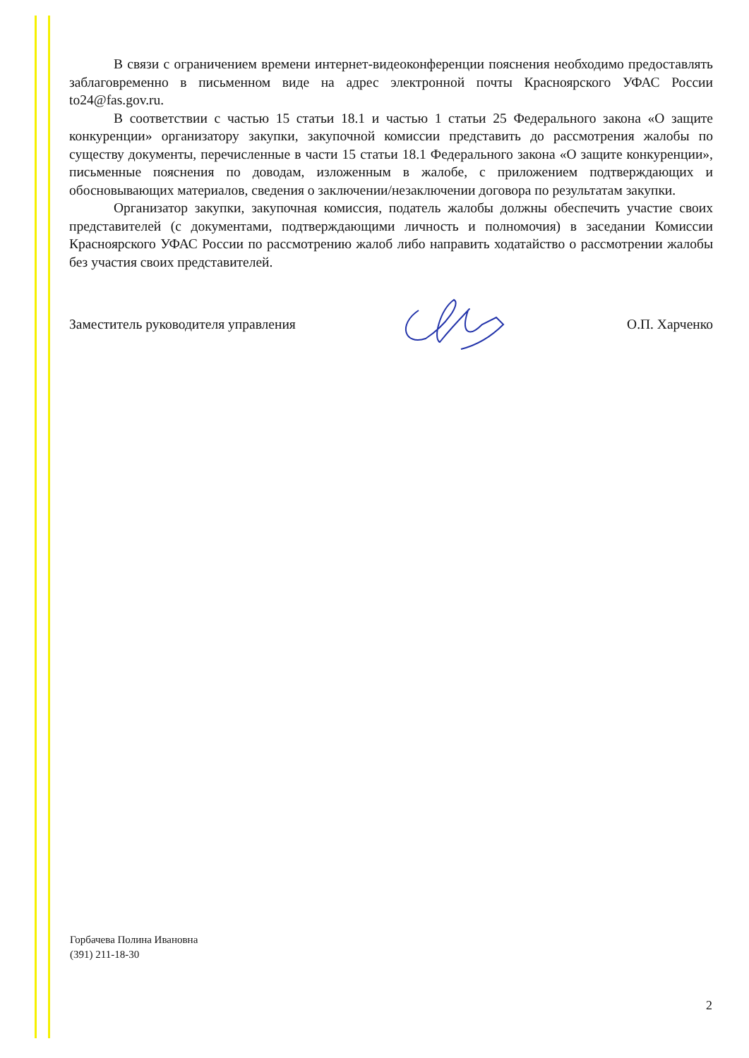В связи с ограничением времени интернет-видеоконференции пояснения необходимо предоставлять заблаговременно в письменном виде на адрес электронной почты Красноярского УФАС России to24@fas.gov.ru.
В соответствии с частью 15 статьи 18.1 и частью 1 статьи 25 Федерального закона «О защите конкуренции» организатору закупки, закупочной комиссии представить до рассмотрения жалобы по существу документы, перечисленные в части 15 статьи 18.1 Федерального закона «О защите конкуренции», письменные пояснения по доводам, изложенным в жалобе, с приложением подтверждающих и обосновывающих материалов, сведения о заключении/незаключении договора по результатам закупки.
Организатор закупки, закупочная комиссия, податель жалобы должны обеспечить участие своих представителей (с документами, подтверждающими личность и полномочия) в заседании Комиссии Красноярского УФАС России по рассмотрению жалоб либо направить ходатайство о рассмотрении жалобы без участия своих представителей.
Заместитель руководителя управления О.П. Харченко
Горбачева Полина Ивановна
(391) 211-18-30
2